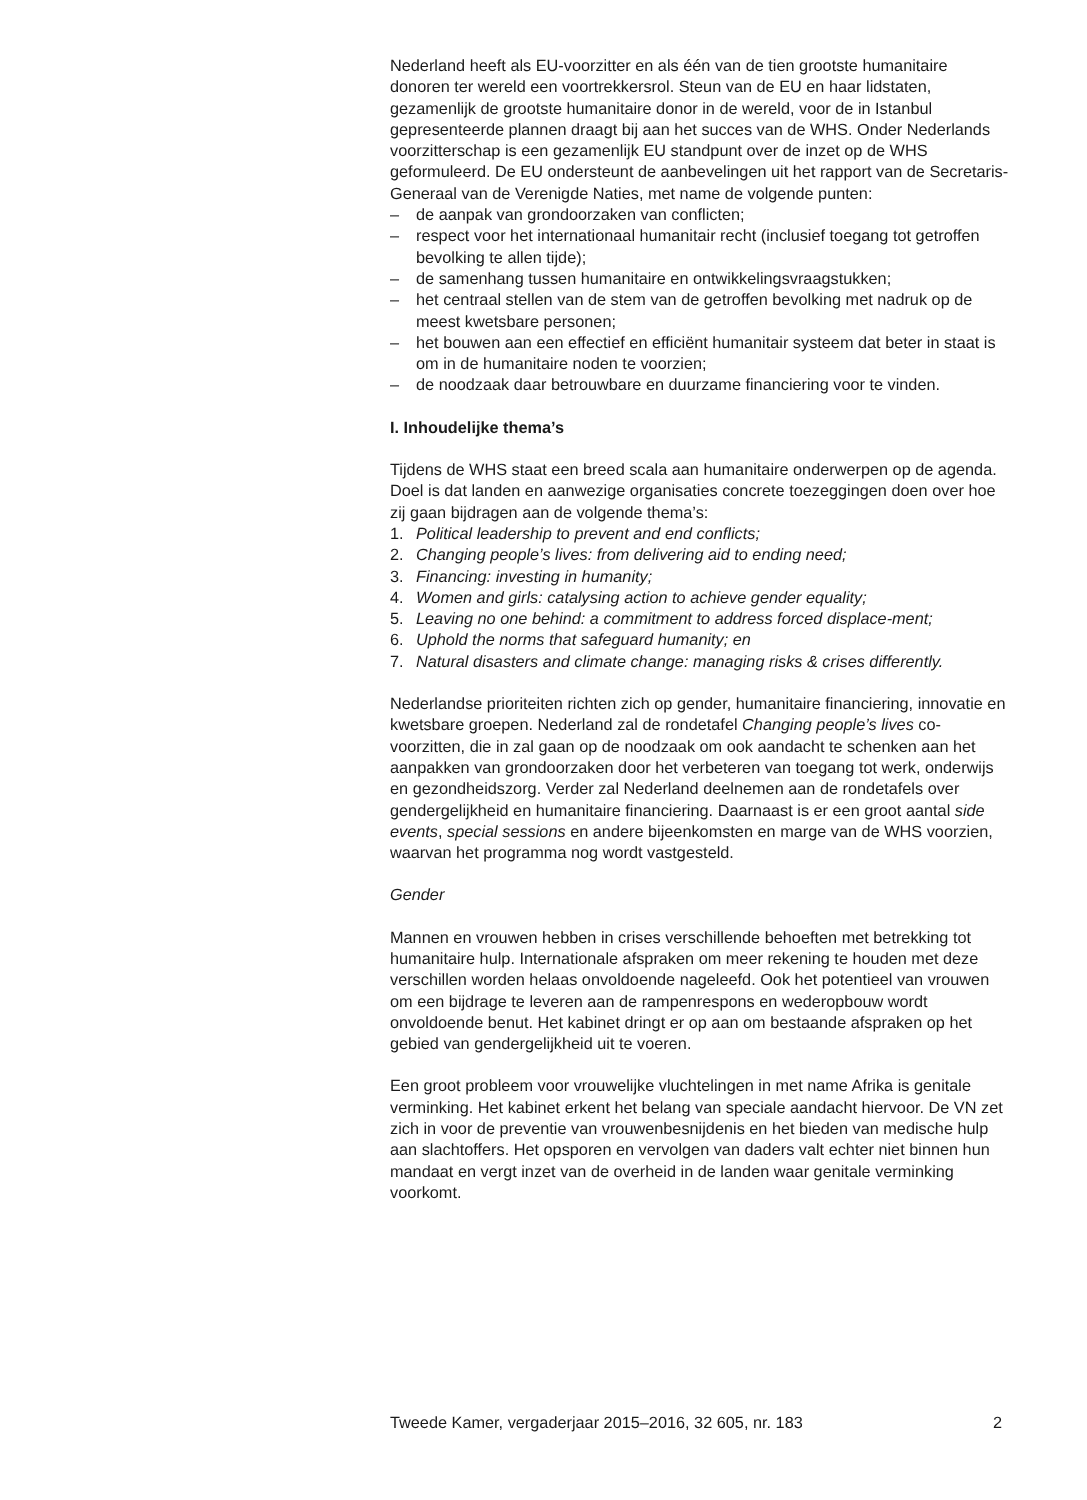Nederland heeft als EU-voorzitter en als één van de tien grootste humanitaire donoren ter wereld een voortrekkersrol. Steun van de EU en haar lidstaten, gezamenlijk de grootste humanitaire donor in de wereld, voor de in Istanbul gepresenteerde plannen draagt bij aan het succes van de WHS. Onder Nederlands voorzitterschap is een gezamenlijk EU standpunt over de inzet op de WHS geformuleerd. De EU ondersteunt de aanbevelingen uit het rapport van de Secretaris-Generaal van de Verenigde Naties, met name de volgende punten:
– de aanpak van grondoorzaken van conflicten;
– respect voor het internationaal humanitair recht (inclusief toegang tot getroffen bevolking te allen tijde);
– de samenhang tussen humanitaire en ontwikkelingsvraagstukken;
– het centraal stellen van de stem van de getroffen bevolking met nadruk op de meest kwetsbare personen;
– het bouwen aan een effectief en efficiënt humanitair systeem dat beter in staat is om in de humanitaire noden te voorzien;
– de noodzaak daar betrouwbare en duurzame financiering voor te vinden.
I. Inhoudelijke thema’s
Tijdens de WHS staat een breed scala aan humanitaire onderwerpen op de agenda. Doel is dat landen en aanwezige organisaties concrete toezeggingen doen over hoe zij gaan bijdragen aan de volgende thema’s:
1. Political leadership to prevent and end conflicts;
2. Changing people’s lives: from delivering aid to ending need;
3. Financing: investing in humanity;
4. Women and girls: catalysing action to achieve gender equality;
5. Leaving no one behind: a commitment to address forced displace-ment;
6. Uphold the norms that safeguard humanity; en
7. Natural disasters and climate change: managing risks & crises differently.
Nederlandse prioriteiten richten zich op gender, humanitaire financiering, innovatie en kwetsbare groepen. Nederland zal de rondetafel Changing people’s lives co-voorzitten, die in zal gaan op de noodzaak om ook aandacht te schenken aan het aanpakken van grondoorzaken door het verbeteren van toegang tot werk, onderwijs en gezondheidszorg. Verder zal Nederland deelnemen aan de rondetafels over gendergelijkheid en humanitaire financiering. Daarnaast is er een groot aantal side events, special sessions en andere bijeenkomsten en marge van de WHS voorzien, waarvan het programma nog wordt vastgesteld.
Gender
Mannen en vrouwen hebben in crises verschillende behoeften met betrekking tot humanitaire hulp. Internationale afspraken om meer rekening te houden met deze verschillen worden helaas onvoldoende nageleefd. Ook het potentieel van vrouwen om een bijdrage te leveren aan de rampenrespons en wederopbouw wordt onvoldoende benut. Het kabinet dringt er op aan om bestaande afspraken op het gebied van gendergelijkheid uit te voeren.
Een groot probleem voor vrouwelijke vluchtelingen in met name Afrika is genitale verminking. Het kabinet erkent het belang van speciale aandacht hiervoor. De VN zet zich in voor de preventie van vrouwenbesnijdenis en het bieden van medische hulp aan slachtoffers. Het opsporen en vervolgen van daders valt echter niet binnen hun mandaat en vergt inzet van de overheid in de landen waar genitale verminking voorkomt.
Tweede Kamer, vergaderjaar 2015–2016, 32 605, nr. 183 2